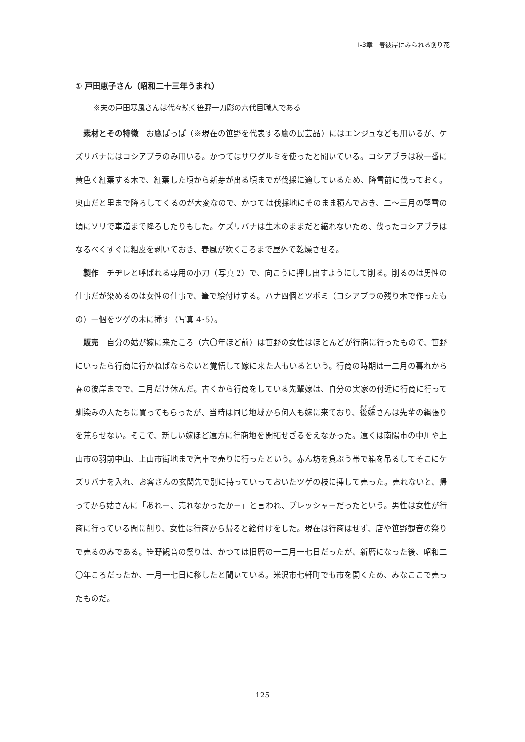Ⅰ-3章　春彼岸にみられる削り花
① 戸田恵子さん（昭和二十三年うまれ）
※夫の戸田寒風さんは代々続く笹野一刀彫の六代目職人である
素材とその特徴　お鷹ぽっぽ（※現在の笹野を代表する鷹の民芸品）にはエンジュなども用いるが、ケズリバナにはコシアブラのみ用いる。かつてはサワグルミを使ったと聞いている。コシアブラは秋一番に黄色く紅葉する木で、紅葉した頃から新芽が出る頃までが伐採に適しているため、降雪前に伐っておく。奥山だと里まで降ろしてくるのが大変なので、かつては伐採地にそのまま積んでおき、二～三月の堅雪の頃にソリで車道まで降ろしたりもした。ケズリバナは生木のままだと縮れないため、伐ったコシアブラはなるべくすぐに粗皮を剥いておき、春風が吹くころまで屋外で乾燥させる。
製作　チヂレと呼ばれる専用の小刀（写真 2）で、向こうに押し出すようにして削る。削るのは男性の仕事だが染めるのは女性の仕事で、筆で絵付けする。ハナ四個とツボミ（コシアブラの残り木で作ったもの）一個をツゲの木に挿す（写真 4･5）。
販売　自分の姑が嫁に来たころ（六〇年ほど前）は笹野の女性はほとんどが行商に行ったもので、笹野にいったら行商に行かねばならないと覚悟して嫁に来た人もいるという。行商の時期は一二月の暮れから春の彼岸までで、二月だけ休んだ。古くから行商をしている先輩嫁は、自分の実家の付近に行商に行って馴染みの人たちに買ってもらったが、当時は同じ地域から何人も嫁に来ており、後嫁さんは先輩の縄張りを荒らせない。そこで、新しい嫁ほど遠方に行商地を開拓せざるをえなかった。遠くは南陽市の中川や上山市の羽前中山、上山市街地まで汽車で売りに行ったという。赤ん坊を負ぶう帯で箱を吊るしてそこにケズリバナを入れ、お客さんの玄関先で別に持っていっておいたツゲの枝に挿して売った。売れないと、帰ってから姑さんに「あれー、売れなかったかー」と言われ、プレッシャーだったという。男性は女性が行商に行っている間に削り、女性は行商から帰ると絵付けをした。現在は行商はせず、店や笹野観音の祭りで売るのみである。笹野観音の祭りは、かつては旧暦の一二月一七日だったが、新暦になった後、昭和二〇年ころだったか、一月一七日に移したと聞いている。米沢市七軒町でも市を開くため、みなここで売ったものだ。
125